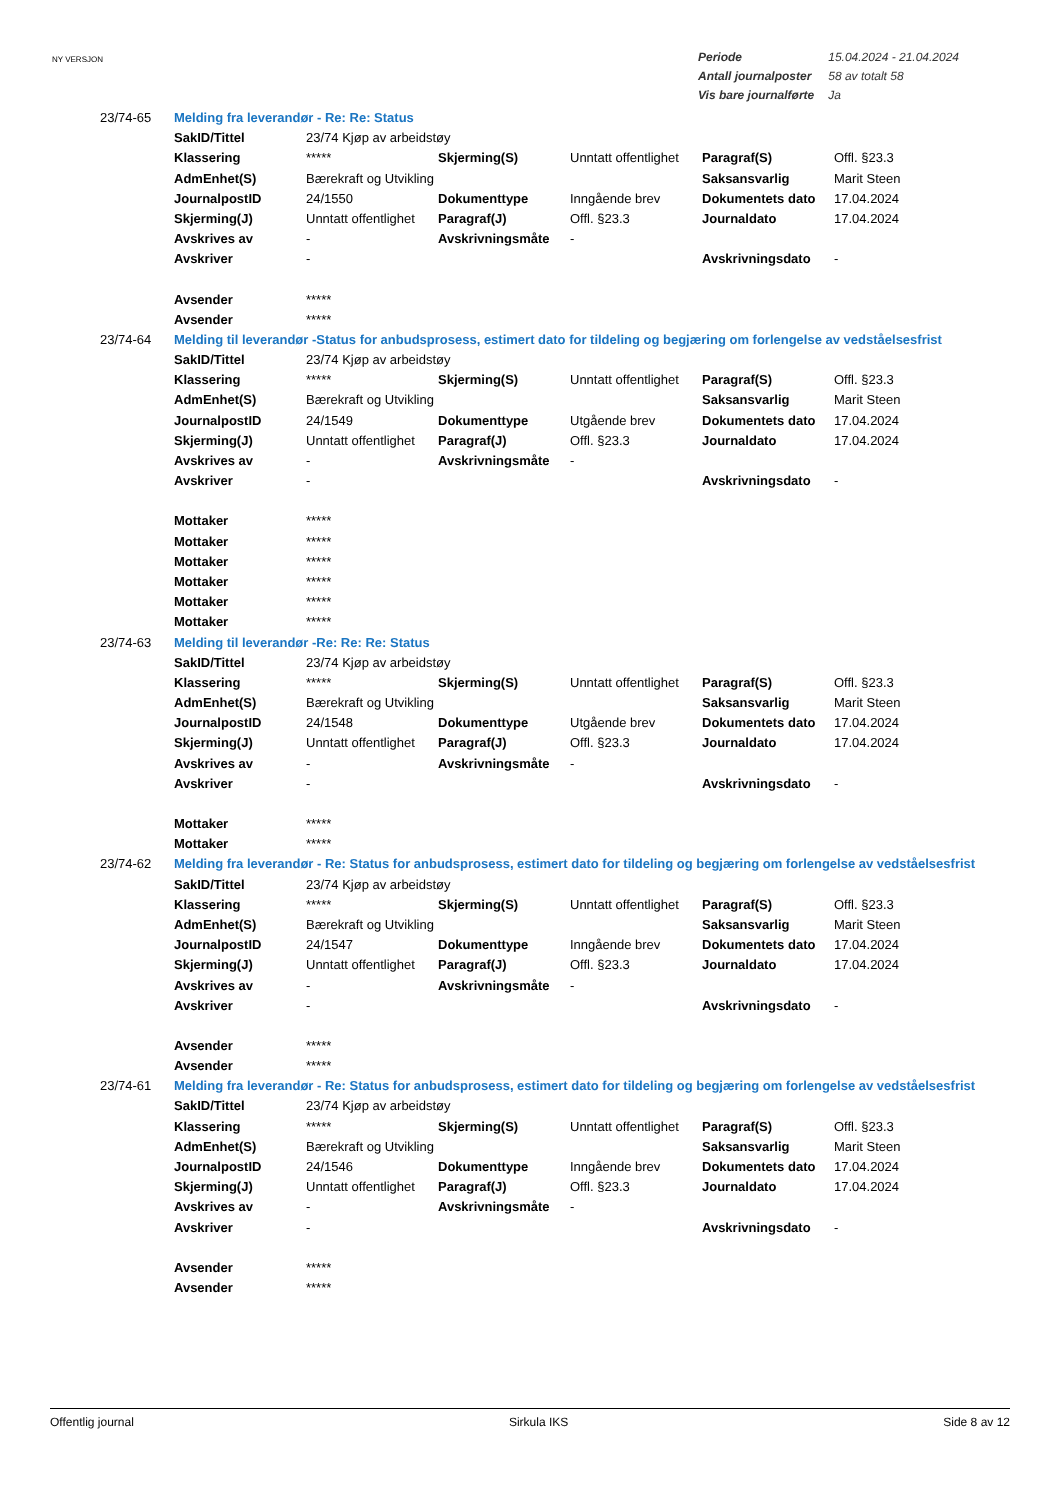NY VERSJON
| Periode | 15.04.2024 - 21.04.2024 |
| Antall journalposter | 58 av totalt 58 |
| Vis bare journalførte | Ja |
| 23/74-65 | Melding fra leverandør - Re: Re: Status | | | | | |
| | SakID/Tittel | 23/74 Kjøp av arbeidstøy | | | | |
| | Klassering | ***** | Skjerming(S) | Unntatt offentlighet | Paragraf(S) | Offl. §23.3 |
| | AdmEnhet(S) | Bærekraft og Utvikling | | | Saksansvarlig | Marit Steen |
| | JournalpostID | 24/1550 | Dokumenttype | Inngående brev | Dokumentets dato | 17.04.2024 |
| | Skjerming(J) | Unntatt offentlighet | Paragraf(J) | Offl. §23.3 | Journaldato | 17.04.2024 |
| | Avskrives av | - | Avskrivningsmåte | - | | |
| | Avskriver | - | | | Avskrivningsdato | - |
| | Avsender | ***** | | | | |
| | Avsender | ***** | | | | |
| 23/74-64 | Melding til leverandør -Status for anbudsprosess, estimert dato for tildeling og begjæring om forlengelse av vedståelsesfrist | | | | | |
| | SakID/Tittel | 23/74 Kjøp av arbeidstøy | | | | |
| | Klassering | ***** | Skjerming(S) | Unntatt offentlighet | Paragraf(S) | Offl. §23.3 |
| | AdmEnhet(S) | Bærekraft og Utvikling | | | Saksansvarlig | Marit Steen |
| | JournalpostID | 24/1549 | Dokumenttype | Utgående brev | Dokumentets dato | 17.04.2024 |
| | Skjerming(J) | Unntatt offentlighet | Paragraf(J) | Offl. §23.3 | Journaldato | 17.04.2024 |
| | Avskrives av | - | Avskrivningsmåte | - | | |
| | Avskriver | - | | | Avskrivningsdato | - |
| | Mottaker | ***** | | | | |
| | Mottaker | ***** | | | | |
| | Mottaker | ***** | | | | |
| | Mottaker | ***** | | | | |
| | Mottaker | ***** | | | | |
| | Mottaker | ***** | | | | |
| 23/74-63 | Melding til leverandør -Re: Re: Re: Status | | | | | |
| | SakID/Tittel | 23/74 Kjøp av arbeidstøy | | | | |
| | Klassering | ***** | Skjerming(S) | Unntatt offentlighet | Paragraf(S) | Offl. §23.3 |
| | AdmEnhet(S) | Bærekraft og Utvikling | | | Saksansvarlig | Marit Steen |
| | JournalpostID | 24/1548 | Dokumenttype | Utgående brev | Dokumentets dato | 17.04.2024 |
| | Skjerming(J) | Unntatt offentlighet | Paragraf(J) | Offl. §23.3 | Journaldato | 17.04.2024 |
| | Avskrives av | - | Avskrivningsmåte | - | | |
| | Avskriver | - | | | Avskrivningsdato | - |
| | Mottaker | ***** | | | | |
| | Mottaker | ***** | | | | |
| 23/74-62 | Melding fra leverandør - Re: Status for anbudsprosess, estimert dato for tildeling og begjæring om forlengelse av vedståelsesfrist | | | | | |
| | SakID/Tittel | 23/74 Kjøp av arbeidstøy | | | | |
| | Klassering | ***** | Skjerming(S) | Unntatt offentlighet | Paragraf(S) | Offl. §23.3 |
| | AdmEnhet(S) | Bærekraft og Utvikling | | | Saksansvarlig | Marit Steen |
| | JournalpostID | 24/1547 | Dokumenttype | Inngående brev | Dokumentets dato | 17.04.2024 |
| | Skjerming(J) | Unntatt offentlighet | Paragraf(J) | Offl. §23.3 | Journaldato | 17.04.2024 |
| | Avskrives av | - | Avskrivningsmåte | - | | |
| | Avskriver | - | | | Avskrivningsdato | - |
| | Avsender | ***** | | | | |
| | Avsender | ***** | | | | |
| 23/74-61 | Melding fra leverandør - Re: Status for anbudsprosess, estimert dato for tildeling og begjæring om forlengelse av vedståelsesfrist | | | | | |
| | SakID/Tittel | 23/74 Kjøp av arbeidstøy | | | | |
| | Klassering | ***** | Skjerming(S) | Unntatt offentlighet | Paragraf(S) | Offl. §23.3 |
| | AdmEnhet(S) | Bærekraft og Utvikling | | | Saksansvarlig | Marit Steen |
| | JournalpostID | 24/1546 | Dokumenttype | Inngående brev | Dokumentets dato | 17.04.2024 |
| | Skjerming(J) | Unntatt offentlighet | Paragraf(J) | Offl. §23.3 | Journaldato | 17.04.2024 |
| | Avskrives av | - | Avskrivningsmåte | - | | |
| | Avskriver | - | | | Avskrivningsdato | - |
| | Avsender | ***** | | | | |
| | Avsender | ***** | | | | |
Offentlig journal Sirkula IKS Side 8 av 12